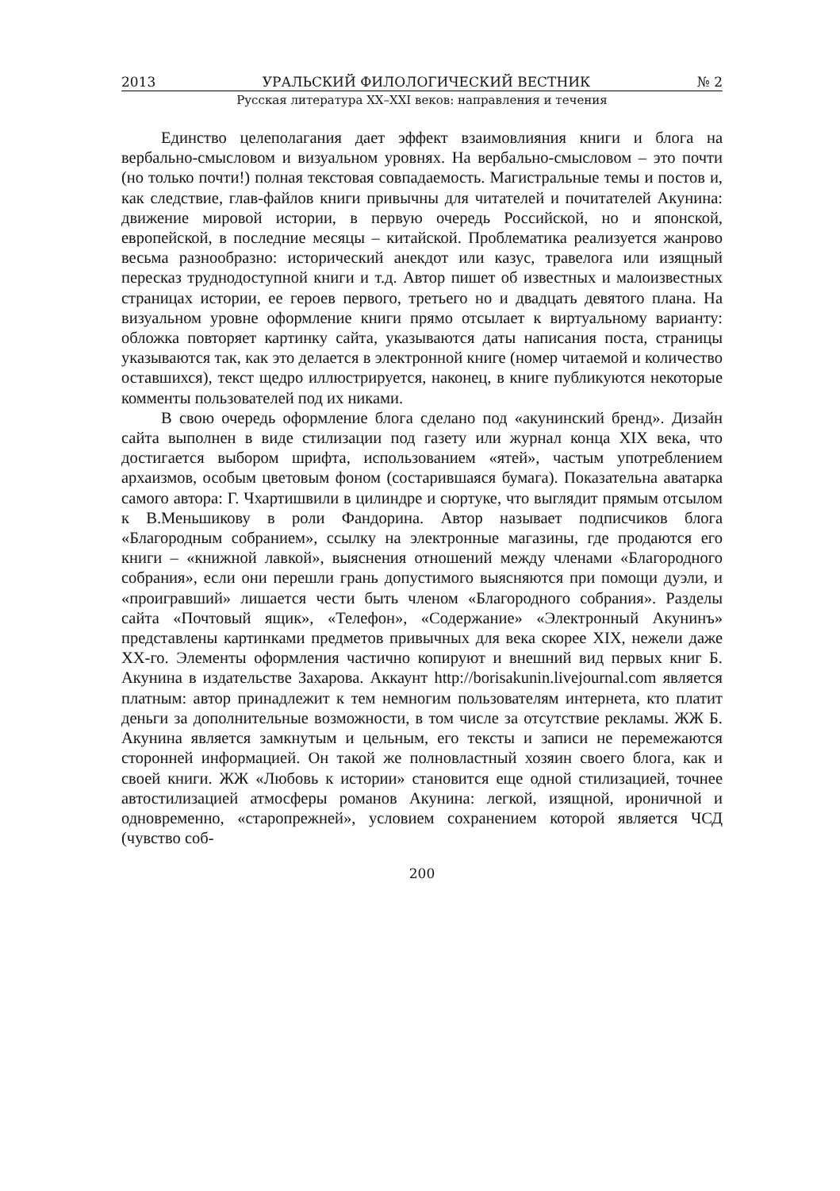2013 УРАЛЬСКИЙ ФИЛОЛОГИЧЕСКИЙ ВЕСТНИК № 2
Русская литература XX–XXI веков: направления и течения
Единство целеполагания дает эффект взаимовлияния книги и блога на вербально-смысловом и визуальном уровнях. На вербально-смысловом – это почти (но только почти!) полная текстовая совпадаемость. Магистральные темы и постов и, как следствие, глав-файлов книги привычны для читателей и почитателей Акунина: движение мировой истории, в первую очередь Российской, но и японской, европейской, в последние месяцы – китайской. Проблематика реализуется жанрово весьма разнообразно: исторический анекдот или казус, травелога или изящный пересказ труднодоступной книги и т.д. Автор пишет об известных и малоизвестных страницах истории, ее героев первого, третьего но и двадцать девятого плана. На визуальном уровне оформление книги прямо отсылает к виртуальному варианту: обложка повторяет картинку сайта, указываются даты написания поста, страницы указываются так, как это делается в электронной книге (номер читаемой и количество оставшихся), текст щедро иллюстрируется, наконец, в книге публикуются некоторые комменты пользователей под их никами.
В свою очередь оформление блога сделано под «акунинский бренд». Дизайн сайта выполнен в виде стилизации под газету или журнал конца XIX века, что достигается выбором шрифта, использованием «ятей», частым употреблением архаизмов, особым цветовым фоном (состарившаяся бумага). Показательна аватарка самого автора: Г. Чхартишвили в цилиндре и сюртуке, что выглядит прямым отсылом к В.Меньшикову в роли Фандорина. Автор называет подписчиков блога «Благородным собранием», ссылку на электронные магазины, где продаются его книги – «книжной лавкой», выяснения отношений между членами «Благородного собрания», если они перешли грань допустимого выясняются при помощи дуэли, и «проигравший» лишается чести быть членом «Благородного собрания». Разделы сайта «Почтовый ящик», «Телефон», «Содержание» «Электронный Акунинъ» представлены картинками предметов привычных для века скорее XIX, нежели даже XX-го. Элементы оформления частично копируют и внешний вид первых книг Б. Акунина в издательстве Захарова. Аккаунт http://borisakunin.livejournal.com является платным: автор принадлежит к тем немногим пользователям интернета, кто платит деньги за дополнительные возможности, в том числе за отсутствие рекламы. ЖЖ Б. Акунина является замкнутым и цельным, его тексты и записи не перемежаются сторонней информацией. Он такой же полновластный хозяин своего блога, как и своей книги. ЖЖ «Любовь к истории» становится еще одной стилизацией, точнее автостилизацией атмосферы романов Акунина: легкой, изящной, ироничной и одновременно, «старопрежней», условием сохранением которой является ЧСД (чувство соб-
200